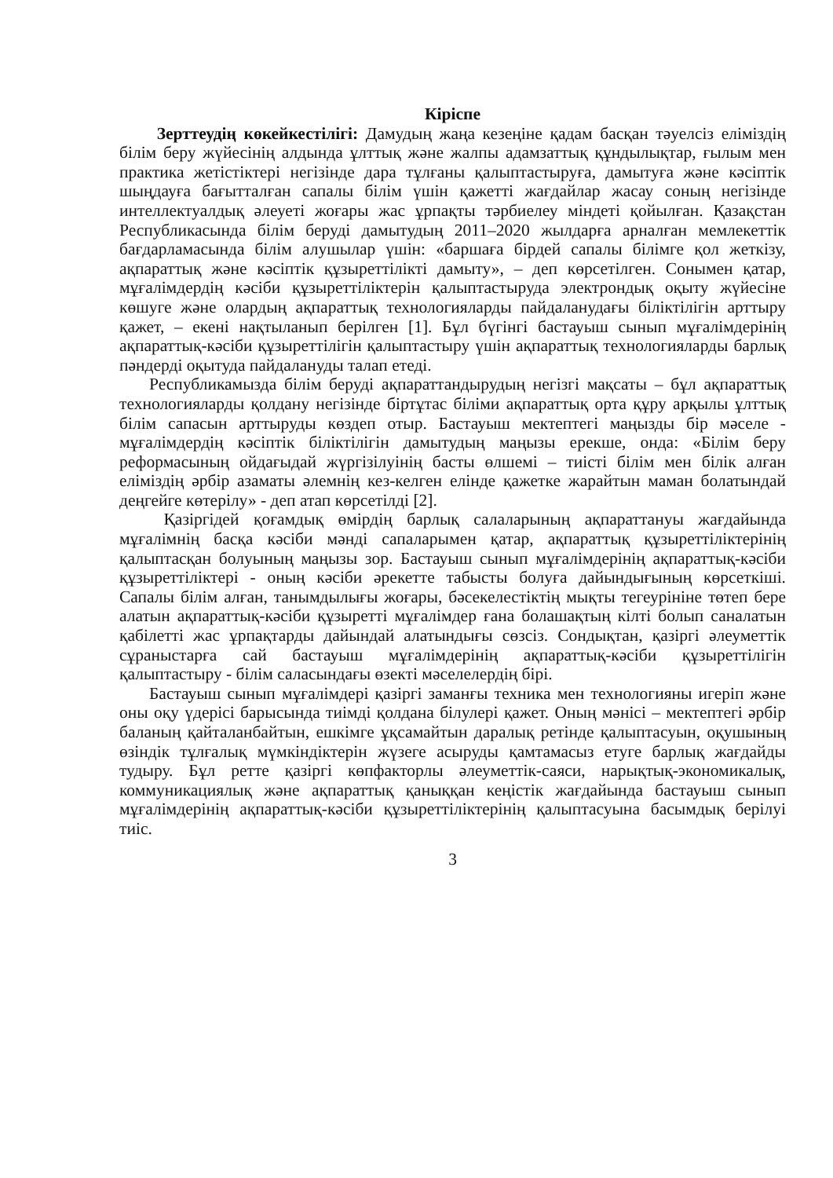Кіріспе
Зерттеудің көкейкестілігі: Дамудың жаңа кезеңіне қадам басқан тәуелсіз еліміздің білім беру жүйесінің алдында ұлттық және жалпы адамзаттық құндылықтар, ғылым мен практика жетістіктері негізінде дара тұлғаны қалыптастыруға, дамытуға және кәсіптік шыңдауға бағытталған сапалы білім үшін қажетті жағдайлар жасау соның негізінде интеллектуалдық әлеуеті жоғары жас ұрпақты тәрбиелеу міндеті қойылған. Қазақстан Республикасында білім беруді дамытудың 2011–2020 жылдарға арналған мемлекеттік бағдарламасында білім алушылар үшін: «баршаға бірдей сапалы білімге қол жеткізу, ақпараттық және кәсіптік құзыреттілікті дамыту», – деп көрсетілген. Сонымен қатар, мұғалімдердің кәсіби құзыреттіліктерін қалыптастыруда электрондық оқыту жүйесіне көшуге және олардың ақпараттық технологияларды пайдаланудағы біліктілігін арттыру қажет, – екені нақтыланып берілген [1]. Бұл бүгінгі бастауыш сынып мұғалімдерінің ақпараттық-кәсіби құзыреттілігін қалыптастыру үшін ақпараттық технологияларды барлық пәндерді оқытуда пайдалануды талап етеді.
Республикамызда білім беруді ақпараттандырудың негізгі мақсаты – бұл ақпараттық технологияларды қолдану негізінде біртұтас біліми ақпараттық орта құру арқылы ұлттық білім сапасын арттыруды көздеп отыр. Бастауыш мектептегі маңызды бір мәселе - мұғалімдердің кәсіптік біліктілігін дамытудың маңызы ерекше, онда: «Білім беру реформасының ойдағыдай жүргізілуінің басты өлшемі – тиісті білім мен білік алған еліміздің әрбір азаматы әлемнің кез-келген елінде қажетке жарайтын маман болатындай деңгейге көтерілу» - деп атап көрсетілді [2].
Қазіргідей қоғамдық өмірдің барлық салаларының ақпараттануы жағдайында мұғалімнің басқа кәсіби мәнді сапаларымен қатар, ақпараттық құзыреттіліктерінің қалыптасқан болуының маңызы зор. Бастауыш сынып мұғалімдерінің ақпараттық-кәсіби құзыреттіліктері - оның кәсіби әрекетте табысты болуға дайындығының көрсеткіші. Сапалы білім алған, танымдылығы жоғары, бәсекелестіктің мықты тегеурініне төтеп бере алатын ақпараттық-кәсіби құзыретті мұғалімдер ғана болашақтың кілті болып саналатын қабілетті жас ұрпақтарды дайындай алатындығы сөзсіз. Сондықтан, қазіргі әлеуметтік сұраныстарға сай бастауыш мұғалімдерінің ақпараттық-кәсіби құзыреттілігін қалыптастыру - білім саласындағы өзекті мәселелердің бірі.
Бастауыш сынып мұғалімдері қазіргі заманғы техника мен технологияны игеріп және оны оқу үдерісі барысында тиімді қолдана білулері қажет. Оның мәнісі – мектептегі әрбір баланың қайталанбайтын, ешкімге ұқсамайтын даралық ретінде қалыптасуын, оқушының өзіндік тұлғалық мүмкіндіктерін жүзеге асыруды қамтамасыз етуге барлық жағдайды тудыру. Бұл ретте қазіргі көпфакторлы әлеуметтік-саяси, нарықтық-экономикалық, коммуникациялық және ақпараттық қаныққан кеңістік жағдайында бастауыш сынып мұғалімдерінің ақпараттық-кәсіби құзыреттіліктерінің қалыптасуына басымдық берілуі тиіс.
3